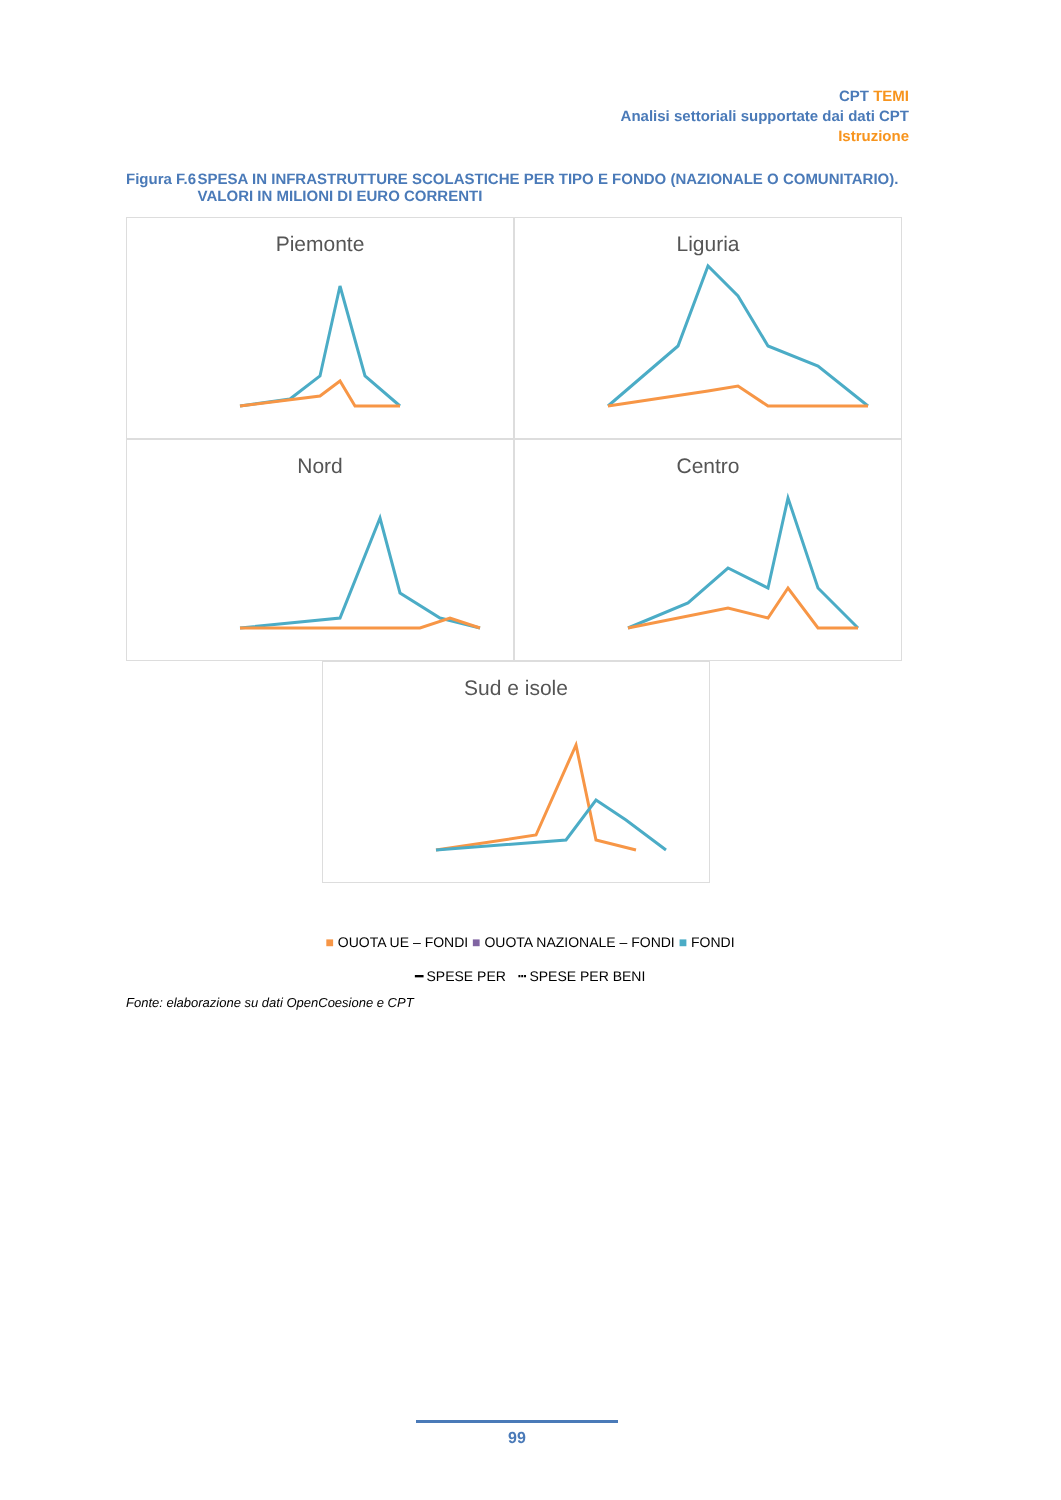CPT TEMI
Analisi settoriali supportate dai dati CPT
Istruzione
Figura F.6 SPESA IN INFRASTRUTTURE SCOLASTICHE PER TIPO E FONDO (NAZIONALE O COMUNITARIO). VALORI IN MILIONI DI EURO CORRENTI
Piemonte Liguria
Nord Centro
Sud e isole
■ OUOTA UE – FONDI ■ OUOTA NAZIONALE – FONDI ■ FONDI
━ SPESE PER ┅ SPESE PER BENI
Fonte: elaborazione su dati OpenCoesione e CPT
99